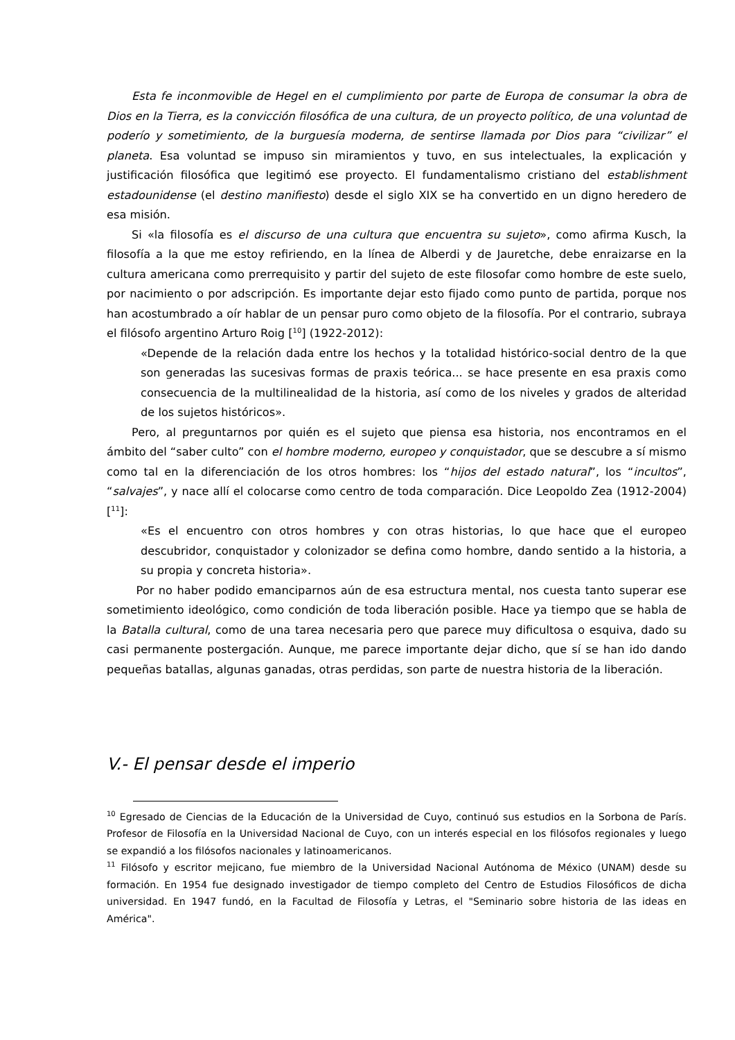Esta fe inconmovible de Hegel en el cumplimiento por parte de Europa de consumar la obra de Dios en la Tierra, es la convicción filosófica de una cultura, de un proyecto político, de una voluntad de poderío y sometimiento, de la burguesía moderna, de sentirse llamada por Dios para “civilizar” el planeta. Esa voluntad se impuso sin miramientos y tuvo, en sus intelectuales, la explicación y justificación filosófica que legitimó ese proyecto. El fundamentalismo cristiano del establishment estadounidense (el destino manifiesto) desde el siglo XIX se ha convertido en un digno heredero de esa misión.
Si «la filosofía es el discurso de una cultura que encuentra su sujeto», como afirma Kusch, la filosofía a la que me estoy refiriendo, en la línea de Alberdi y de Jauretche, debe enraizarse en la cultura americana como prerrequisito y partir del sujeto de este filosofar como hombre de este suelo, por nacimiento o por adscripción. Es importante dejar esto fijado como punto de partida, porque nos han acostumbrado a oír hablar de un pensar puro como objeto de la filosofía. Por el contrario, subraya el filósofo argentino Arturo Roig [<sup>10</sup>] (1922-2012):
«Depende de la relación dada entre los hechos y la totalidad histórico-social dentro de la que son generadas las sucesivas formas de praxis teórica... se hace presente en esa praxis como consecuencia de la multilinealidad de la historia, así como de los niveles y grados de alteridad de los sujetos históricos».
Pero, al preguntarnos por quién es el sujeto que piensa esa historia, nos encontramos en el ámbito del “saber culto” con el hombre moderno, europeo y conquistador, que se descubre a sí mismo como tal en la diferenciación de los otros hombres: los “hijos del estado natural”, los “incultos”, “salvajes”, y nace allí el colocarse como centro de toda comparación. Dice Leopoldo Zea (1912-2004) [<sup>11</sup>]:
«Es el encuentro con otros hombres y con otras historias, lo que hace que el europeo descubridor, conquistador y colonizador se defina como hombre, dando sentido a la historia, a su propia y concreta historia».
Por no haber podido emanciparnos aún de esa estructura mental, nos cuesta tanto superar ese sometimiento ideológico, como condición de toda liberación posible. Hace ya tiempo que se habla de la Batalla cultural, como de una tarea necesaria pero que parece muy dificultosa o esquiva, dado su casi permanente postergación. Aunque, me parece importante dejar dicho, que sí se han ido dando pequeñas batallas, algunas ganadas, otras perdidas, son parte de nuestra historia de la liberación.
V.- El pensar desde el imperio
<sup>10</sup> Egresado de Ciencias de la Educación de la Universidad de Cuyo, continuó sus estudios en la Sorbona de París. Profesor de Filosofía en la Universidad Nacional de Cuyo, con un interés especial en los filósofos regionales y luego se expandió a los filósofos nacionales y latinoamericanos.
<sup>11</sup> Filósofo y escritor mejicano, fue miembro de la Universidad Nacional Autónoma de México (UNAM) desde su formación. En 1954 fue designado investigador de tiempo completo del Centro de Estudios Filosóficos de dicha universidad. En 1947 fundó, en la Facultad de Filosofía y Letras, el "Seminario sobre historia de las ideas en América".